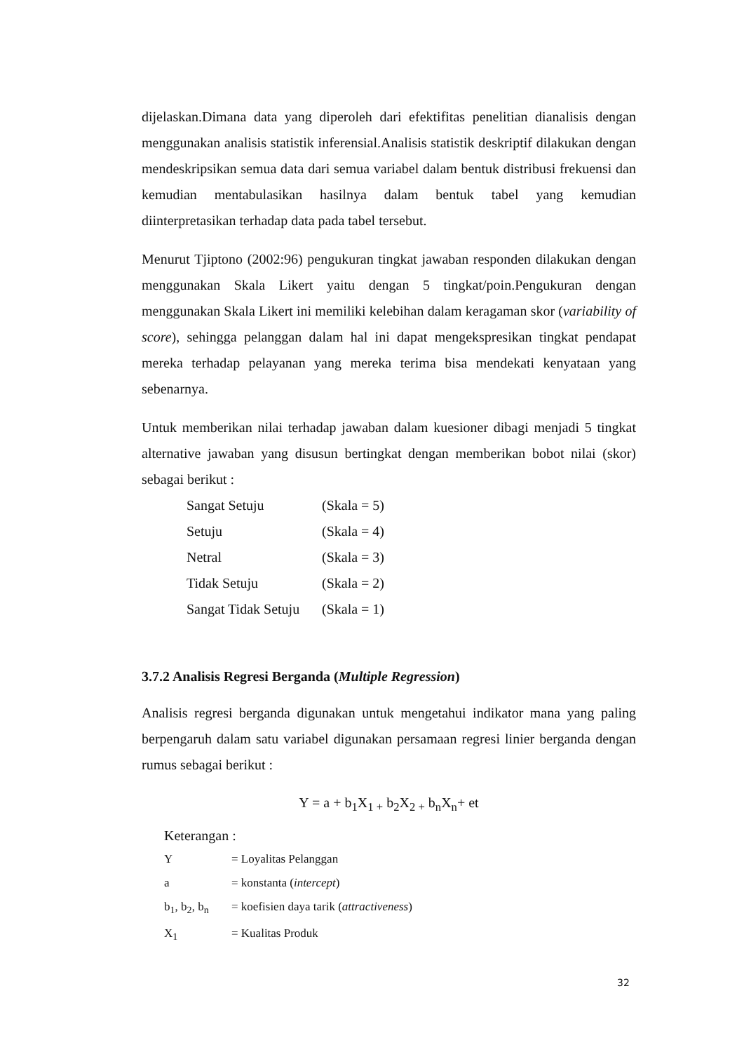dijelaskan.Dimana data yang diperoleh dari efektifitas penelitian dianalisis dengan menggunakan analisis statistik inferensial.Analisis statistik deskriptif dilakukan dengan mendeskripsikan semua data dari semua variabel dalam bentuk distribusi frekuensi dan kemudian mentabulasikan hasilnya dalam bentuk tabel yang kemudian diinterpretasikan terhadap data pada tabel tersebut.
Menurut Tjiptono (2002:96) pengukuran tingkat jawaban responden dilakukan dengan menggunakan Skala Likert yaitu dengan 5 tingkat/poin.Pengukuran dengan menggunakan Skala Likert ini memiliki kelebihan dalam keragaman skor (variability of score), sehingga pelanggan dalam hal ini dapat mengekspresikan tingkat pendapat mereka terhadap pelayanan yang mereka terima bisa mendekati kenyataan yang sebenarnya.
Untuk memberikan nilai terhadap jawaban dalam kuesioner dibagi menjadi 5 tingkat alternative jawaban yang disusun bertingkat dengan memberikan bobot nilai (skor) sebagai berikut :
Sangat Setuju (Skala = 5)
Setuju (Skala = 4)
Netral (Skala = 3)
Tidak Setuju (Skala = 2)
Sangat Tidak Setuju (Skala = 1)
3.7.2 Analisis Regresi Berganda (Multiple Regression)
Analisis regresi berganda digunakan untuk mengetahui indikator mana yang paling berpengaruh dalam satu variabel digunakan persamaan regresi linier berganda dengan rumus sebagai berikut :
Y = a + b<sub>1</sub>X<sub>1 +</sub> b<sub>2</sub>X<sub>2 +</sub> b<sub>n</sub>X<sub>n</sub>+ et
Keterangan :
Y = Loyalitas Pelanggan
a = konstanta (intercept)
b<sub>1</sub>, b<sub>2</sub>, b<sub>n</sub> = koefisien daya tarik (attractiveness)
X<sub>1</sub> = Kualitas Produk
32